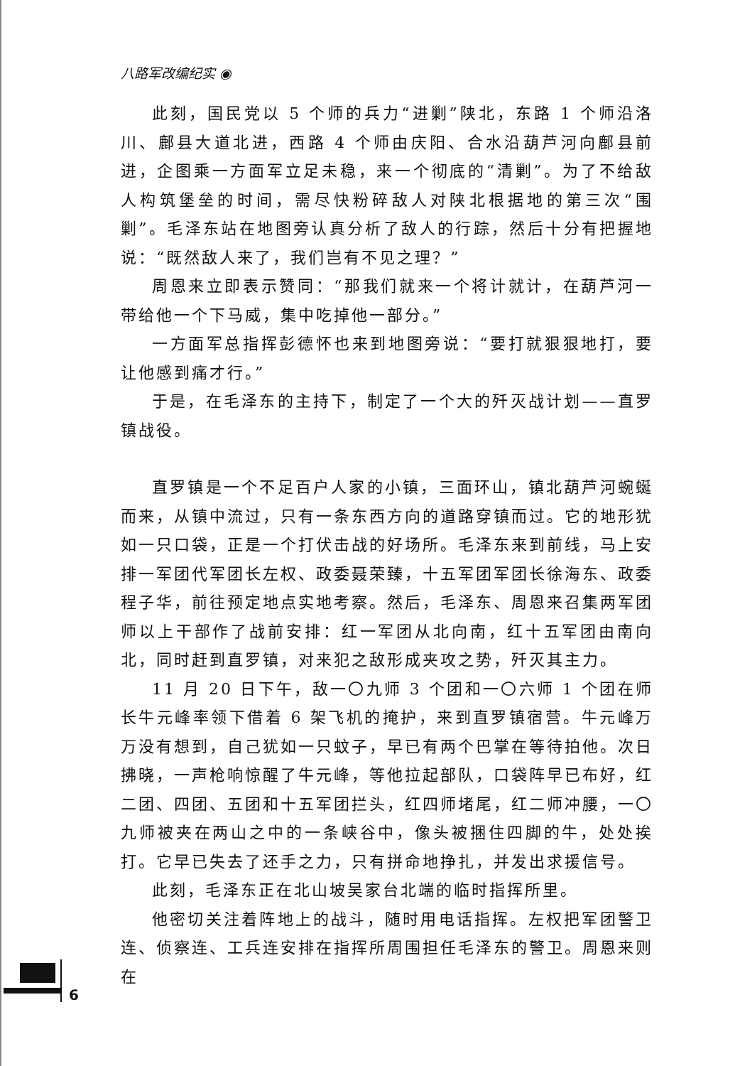八路军改编纪实 ◉
此刻，国民党以 5 个师的兵力“进剿”陕北，东路 1 个师沿洛川、鄜县大道北进，西路 4 个师由庆阳、合水沿葫芦河向鄜县前进，企图乘一方面军立足未稳，来一个彻底的“清剿”。为了不给敌人构筑堡垒的时间，需尽快粉碎敌人对陕北根据地的第三次“围剿”。毛泽东站在地图旁认真分析了敌人的行踪，然后十分有把握地说：“既然敌人来了，我们岂有不见之理？”
周恩来立即表示赞同：“那我们就来一个将计就计，在葫芦河一带给他一个下马威，集中吃掉他一部分。”
一方面军总指挥彭德怀也来到地图旁说：“要打就狠狠地打，要让他感到痛才行。”
于是，在毛泽东的主持下，制定了一个大的歼灭战计划——直罗镇战役。
直罗镇是一个不足百户人家的小镇，三面环山，镇北葫芦河蜿蜒而来，从镇中流过，只有一条东西方向的道路穿镇而过。它的地形犹如一只口袋，正是一个打伏击战的好场所。毛泽东来到前线，马上安排一军团代军团长左权、政委聂荣臻，十五军团军团长徐海东、政委程子华，前往预定地点实地考察。然后，毛泽东、周恩来召集两军团师以上干部作了战前安排：红一军团从北向南，红十五军团由南向北，同时赶到直罗镇，对来犯之敌形成夹攻之势，歼灭其主力。
11 月 20 日下午，敌一〇九师 3 个团和一〇六师 1 个团在师长牛元峰率领下借着 6 架飞机的掩护，来到直罗镇宿营。牛元峰万万没有想到，自己犹如一只蚊子，早已有两个巴掌在等待拍他。次日拂晓，一声枪响惊醒了牛元峰，等他拉起部队，口袋阵早已布好，红二团、四团、五团和十五军团拦头，红四师堵尾，红二师冲腰，一〇九师被夹在两山之中的一条峡谷中，像头被捆住四脚的牛，处处挨打。它早已失去了还手之力，只有拼命地挣扎，并发出求援信号。
此刻，毛泽东正在北山坡吴家台北端的临时指挥所里。
他密切关注着阵地上的战斗，随时用电话指挥。左权把军团警卫连、侦察连、工兵连安排在指挥所周围担任毛泽东的警卫。周恩来则在
6